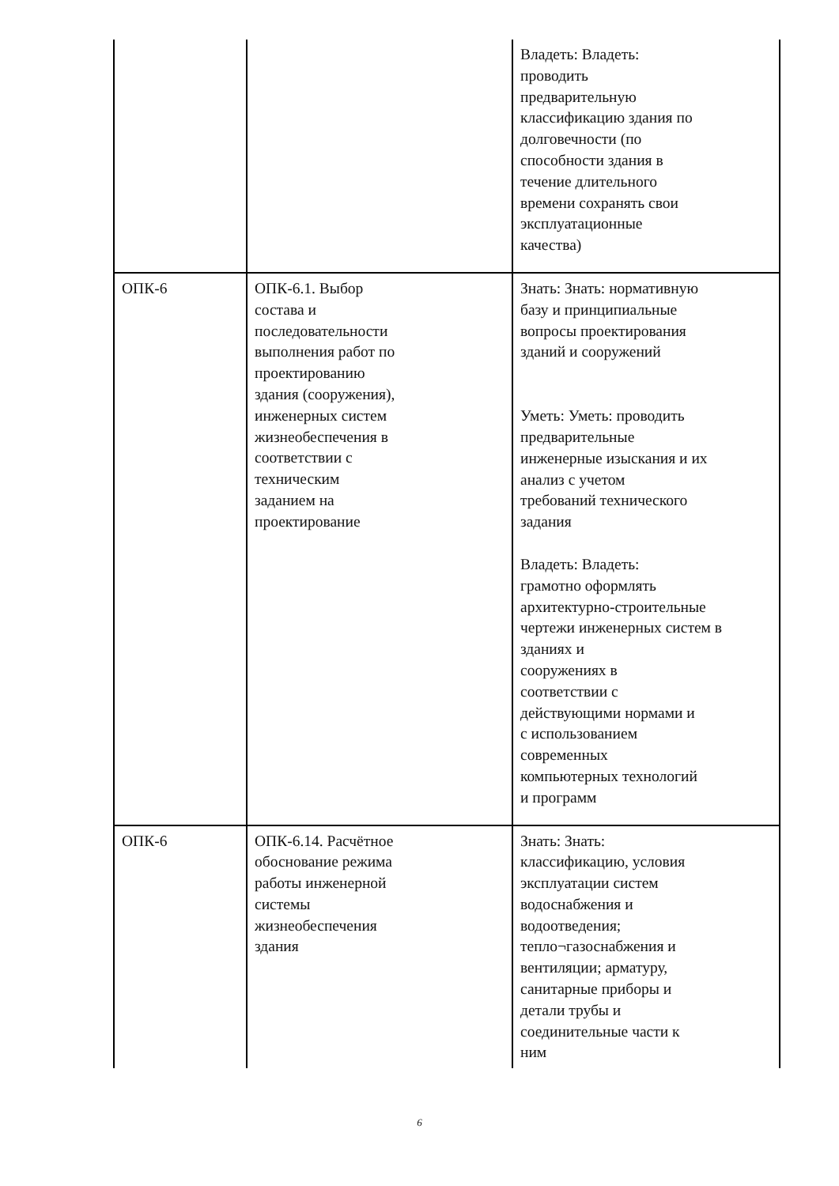| | | Владеть: Владеть: проводить предварительную классификацию здания по долговечности (по способности здания в течение длительного времени сохранять свои эксплуатационные качества) |
| ОПК-6 | ОПК-6.1. Выбор состава и последовательности выполнения работ по проектированию здания (сооружения), инженерных систем жизнеобеспечения в соответствии с техническим заданием на проектирование | Знать: Знать: нормативную базу и принципиальные вопросы проектирования зданий и сооружений Уметь: Уметь: проводить предварительные инженерные изыскания и их анализ с учетом требований технического задания Владеть: Владеть: грамотно оформлять архитектурно-строительные чертежи инженерных систем в зданиях и сооружениях в соответствии с действующими нормами и с использованием современных компьютерных технологий и программ |
| ОПК-6 | ОПК-6.14. Расчётное обоснование режима работы инженерной системы жизнеобеспечения здания | Знать: Знать: классификацию, условия эксплуатации систем водоснабжения и водоотведения; тепло¬газоснабжения и вентиляции; арматуру, санитарные приборы и детали трубы и соединительные части к ним |
6